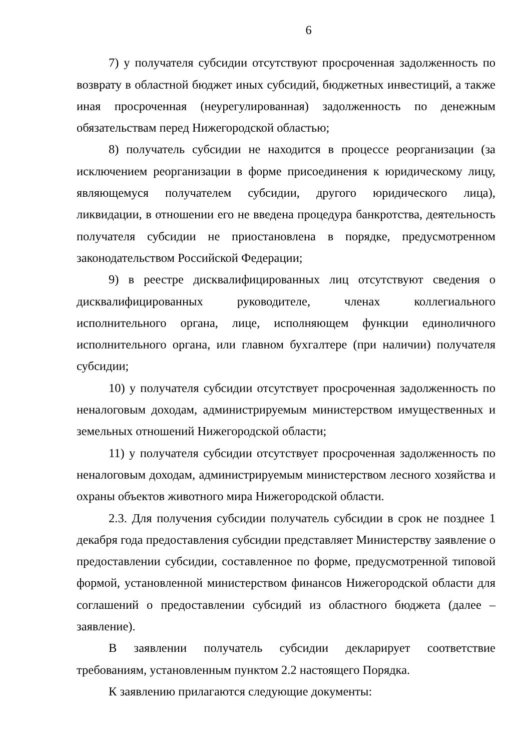6
7) у получателя субсидии отсутствуют просроченная задолженность по возврату в областной бюджет иных субсидий, бюджетных инвестиций, а также иная просроченная (неурегулированная) задолженность по денежным обязательствам перед Нижегородской областью;
8) получатель субсидии не находится в процессе реорганизации (за исключением реорганизации в форме присоединения к юридическому лицу, являющемуся получателем субсидии, другого юридического лица), ликвидации, в отношении его не введена процедура банкротства, деятельность получателя субсидии не приостановлена в порядке, предусмотренном законодательством Российской Федерации;
9) в реестре дисквалифицированных лиц отсутствуют сведения о дисквалифицированных руководителе, членах коллегиального исполнительного органа, лице, исполняющем функции единоличного исполнительного органа, или главном бухгалтере (при наличии) получателя субсидии;
10) у получателя субсидии отсутствует просроченная задолженность по неналоговым доходам, администрируемым министерством имущественных и земельных отношений Нижегородской области;
11) у получателя субсидии отсутствует просроченная задолженность по неналоговым доходам, администрируемым министерством лесного хозяйства и охраны объектов животного мира Нижегородской области.
2.3. Для получения субсидии получатель субсидии в срок не позднее 1 декабря года предоставления субсидии представляет Министерству заявление о предоставлении субсидии, составленное по форме, предусмотренной типовой формой, установленной министерством финансов Нижегородской области для соглашений о предоставлении субсидий из областного бюджета (далее – заявление).
В заявлении получатель субсидии декларирует соответствие требованиям, установленным пунктом 2.2 настоящего Порядка.
К заявлению прилагаются следующие документы: